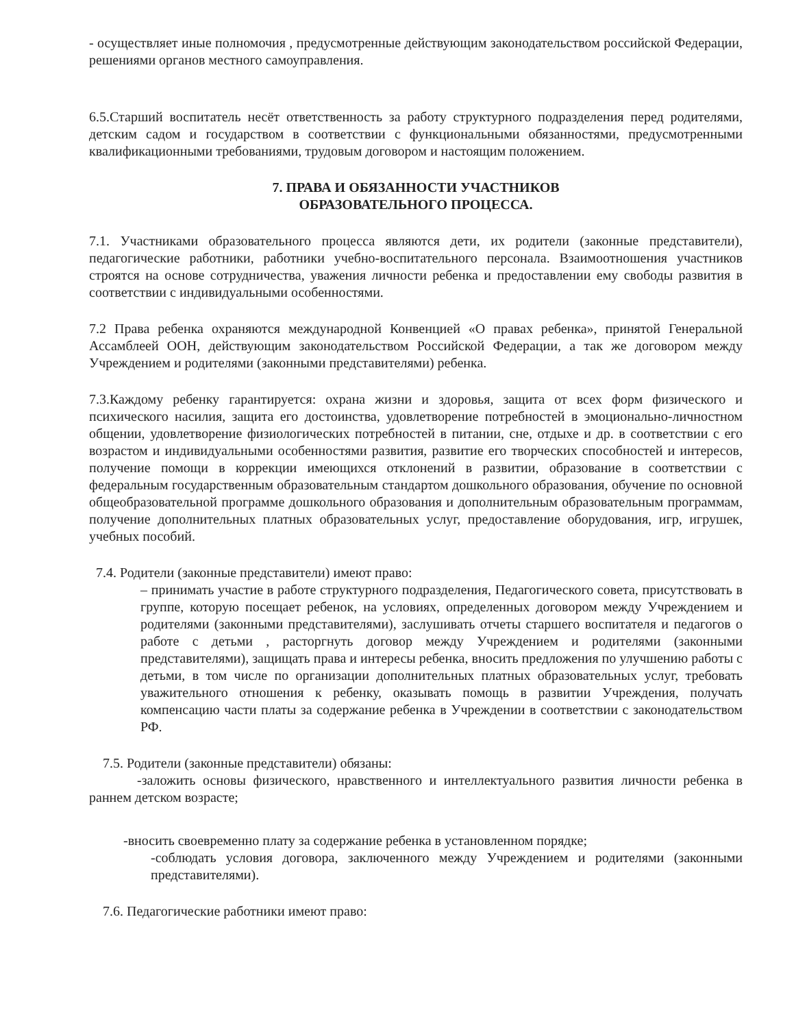- осуществляет иные полномочия , предусмотренные действующим законодательством российской Федерации, решениями органов местного самоуправления.
6.5.Старший воспитатель несёт ответственность за работу структурного подразделения перед родителями, детским садом и государством в соответствии с функциональными обязанностями, предусмотренными квалификационными требованиями, трудовым договором и настоящим положением.
7. ПРАВА И ОБЯЗАННОСТИ УЧАСТНИКОВ
ОБРАЗОВАТЕЛЬНОГО ПРОЦЕССА.
7.1. Участниками образовательного процесса являются дети, их родители (законные представители), педагогические работники, работники учебно-воспитательного персонала. Взаимоотношения участников строятся на основе сотрудничества, уважения личности ребенка и предоставлении ему свободы развития в соответствии с индивидуальными особенностями.
7.2 Права ребенка охраняются международной Конвенцией «О правах ребенка», принятой Генеральной Ассамблеей ООН, действующим законодательством Российской Федерации, а так же договором между Учреждением и родителями (законными представителями) ребенка.
7.3.Каждому ребенку гарантируется: охрана жизни и здоровья, защита от всех форм физического и психического насилия, защита его достоинства, удовлетворение потребностей в эмоционально-личностном общении, удовлетворение физиологических потребностей в питании, сне, отдыхе и др. в соответствии с его возрастом и индивидуальными особенностями развития, развитие его творческих способностей и интересов, получение помощи в коррекции имеющихся отклонений в развитии, образование в соответствии с федеральным государственным образовательным стандартом дошкольного образования, обучение по основной общеобразовательной программе дошкольного образования и дополнительным образовательным программам, получение дополнительных платных образовательных услуг, предоставление оборудования, игр, игрушек, учебных пособий.
7.4. Родители (законные представители) имеют право:
– принимать участие в работе структурного подразделения, Педагогического совета, присутствовать в группе, которую посещает ребенок, на условиях, определенных договором между Учреждением и родителями (законными представителями), заслушивать отчеты старшего воспитателя и педагогов о работе с детьми , расторгнуть договор между Учреждением и родителями (законными представителями), защищать права и интересы ребенка, вносить предложения по улучшению работы с детьми, в том числе по организации дополнительных платных образовательных услуг, требовать уважительного отношения к ребенку, оказывать помощь в развитии Учреждения, получать компенсацию части платы за содержание ребенка в Учреждении в соответствии с законодательством РФ.
7.5. Родители (законные представители) обязаны:
-заложить основы физического, нравственного и интеллектуального развития личности ребенка в раннем детском возрасте;
-вносить своевременно плату за содержание ребенка в установленном порядке;
-соблюдать условия договора, заключенного между Учреждением и родителями (законными представителями).
7.6. Педагогические работники имеют право: